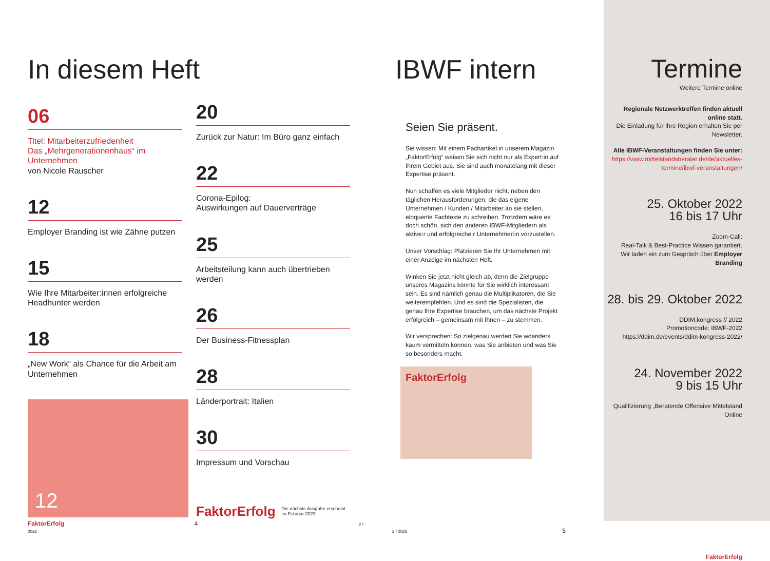In diesem Heft
06
Titel: Mitarbeiterzufriedenheit
Das „Mehrgenerationenhaus“ im Unternehmen
von Nicole Rauscher
12
Employer Branding ist wie Zähne putzen
15
Wie Ihre Mitarbeiter:innen erfolgreiche Headhunter werden
18
„New Work“ als Chance für die Arbeit am Unternehmen
12
20
Zurück zur Natur: Im Büro ganz einfach
22
Corona-Epilog:
Auswirkungen auf Dauerverträge
25
Arbeitsteilung kann auch übertrieben werden
26
Der Business-Fitnessplan
28
Länderportrait: Italien
30
Impressum und Vorschau
FaktorErfolg Die nächste Ausgabe erscheint
im Februar 2023
FaktorErfolg 4 2 / 2022
IBWF intern
Seien Sie präsent.
Sie wissen: Mit einem Fachartikel in unserem Magazin „FaktorErfolg“ weisen Sie sich nicht nur als Expert:in auf Ihrem Gebiet aus. Sie sind auch monatelang mit dieser Expertise präsent.
Nun schaffen es viele Mitglieder nicht, neben den täglichen Herausforderungen, die das eigene Unternehmen / Kunden / Mitarbeiter an sie stellen, eloquente Fachtexte zu schreiben. Trotzdem wäre es doch schön, sich den anderen IBWF-Mitgliedern als aktive:r und erfolgreiche:r Unternehmer:in vorzustellen.
Unser Vorschlag: Platzieren Sie Ihr Unternehmen mit einer Anzeige im nächsten Heft.
Winken Sie jetzt nicht gleich ab, denn die Zielgruppe unseres Magazins könnte für Sie wirklich interessant sein. Es sind nämlich genau die Multiplikatoren, die Sie weiterempfehlen. Und es sind die Spezialisten, die genau Ihre Expertise brauchen, um das nächste Projekt erfolgreich – gemeinsam mit Ihnen – zu stemmen.
Wir versprechen: So zielgenau werden Sie woanders kaum vermitteln können, was Sie anbieten und was Sie so besonders macht.
FaktorErfolg
2 / 2022 5
Termine
Weitere Termine online
Regionale Netzwerktreffen finden aktuell online statt.
Die Einladung für Ihre Region erhalten Sie per Newsletter.
Alle IBWF-Veranstaltungen finden Sie unter:
https://www.mittelstandsberater.de/de/aktuelles-termine/ibwf-veranstaltungen/
25. Oktober 2022
16 bis 17 Uhr
Zoom-Call:
Real-Talk & Best-Practice Wissen garantiert.
Wir laden ein zum Gespräch über Employer Branding
28. bis 29. Oktober 2022
DDIM.kongress // 2022
Promotioncode: IBWF-2022
https://ddim.de/events/ddim-kongress-2022/
24. November 2022
9 bis 15 Uhr
Qualifizierung „Beratende Offensive Mittelstand
Online
FaktorErfolg